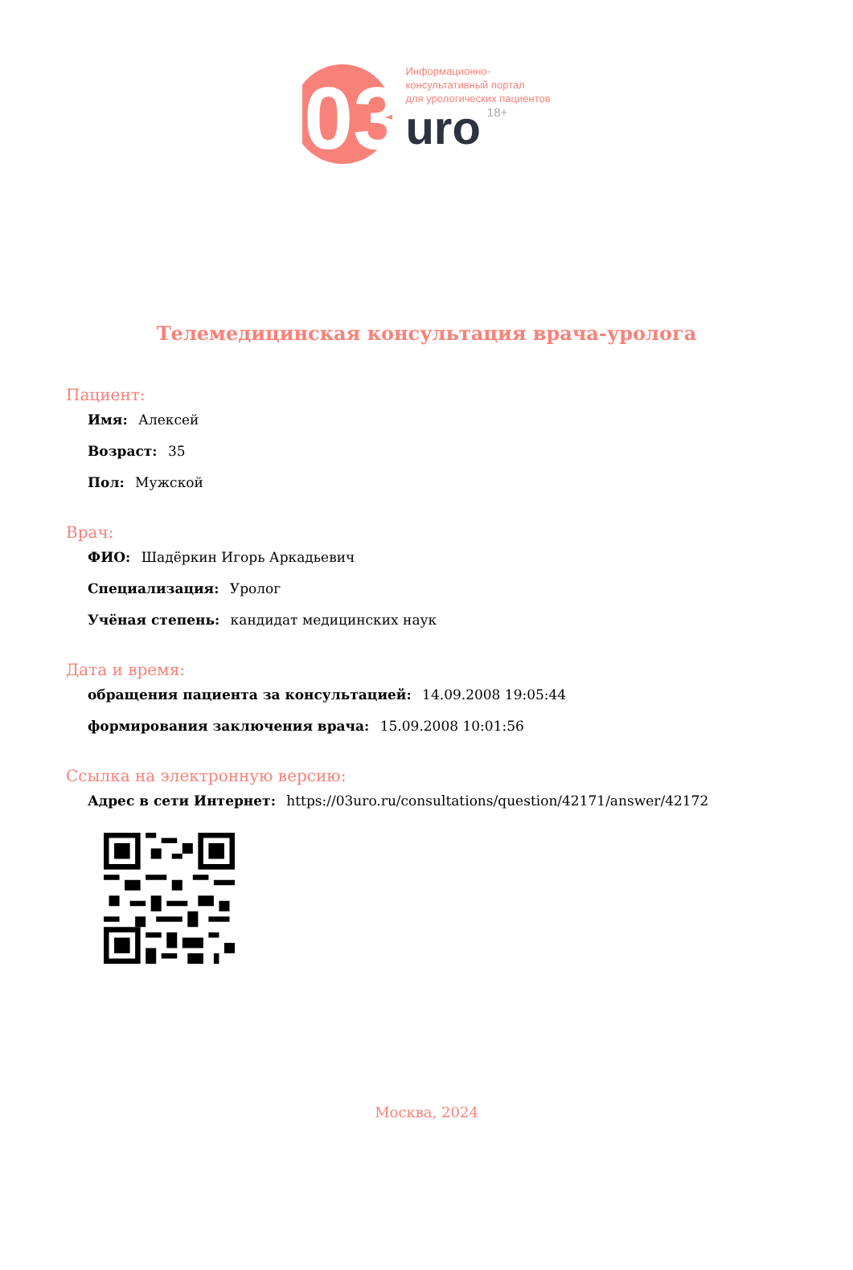03
Информационно-
консультативный портал
для урологических пациентов
uro 18+
Телемедицинская консультация врача-уролога
Пациент:
Имя: Алексей
Возраст: 35
Пол: Мужской
Врач:
ФИО: Шадёркин Игорь Аркадьевич
Специализация: Уролог
Учёная степень: кандидат медицинских наук
Дата и время:
обращения пациента за консультацией: 14.09.2008 19:05:44
формирования заключения врача: 15.09.2008 10:01:56
Ссылка на электронную версию:
Адрес в сети Интернет: https://03uro.ru/consultations/question/42171/answer/42172
Москва, 2024